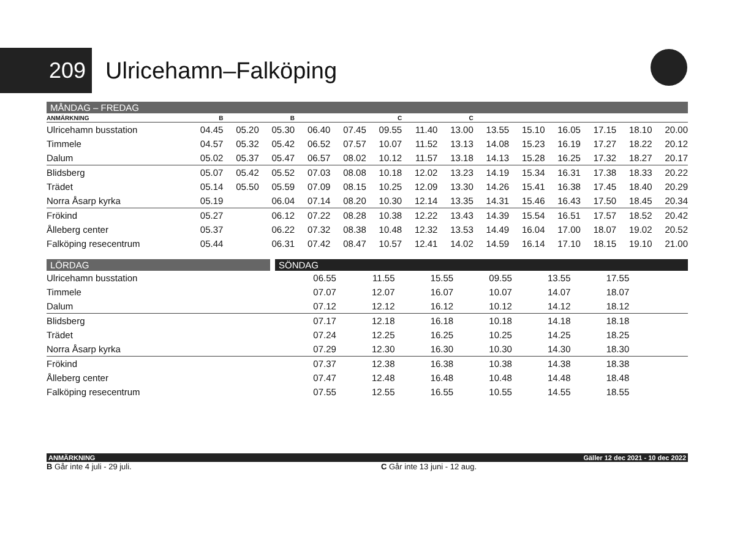209
Ulricehamn–Falköping
MÅNDAG – FREDAG
| ANMÄRKNING | B | | B | | | C | | C | | | | | | |
| --- | --- | --- | --- | --- | --- | --- | --- | --- | --- | --- | --- | --- | --- | --- |
| Ulricehamn busstation | 04.45 | 05.20 | 05.30 | 06.40 | 07.45 | 09.55 | 11.40 | 13.00 | 13.55 | 15.10 | 16.05 | 17.15 | 18.10 | 20.00 |
| Timmele | 04.57 | 05.32 | 05.42 | 06.52 | 07.57 | 10.07 | 11.52 | 13.13 | 14.08 | 15.23 | 16.19 | 17.27 | 18.22 | 20.12 |
| Dalum | 05.02 | 05.37 | 05.47 | 06.57 | 08.02 | 10.12 | 11.57 | 13.18 | 14.13 | 15.28 | 16.25 | 17.32 | 18.27 | 20.17 |
| Blidsberg | 05.07 | 05.42 | 05.52 | 07.03 | 08.08 | 10.18 | 12.02 | 13.23 | 14.19 | 15.34 | 16.31 | 17.38 | 18.33 | 20.22 |
| Trädet | 05.14 | 05.50 | 05.59 | 07.09 | 08.15 | 10.25 | 12.09 | 13.30 | 14.26 | 15.41 | 16.38 | 17.45 | 18.40 | 20.29 |
| Norra Åsarp kyrka | 05.19 | | 06.04 | 07.14 | 08.20 | 10.30 | 12.14 | 13.35 | 14.31 | 15.46 | 16.43 | 17.50 | 18.45 | 20.34 |
| Frökind | 05.27 | | 06.12 | 07.22 | 08.28 | 10.38 | 12.22 | 13.43 | 14.39 | 15.54 | 16.51 | 17.57 | 18.52 | 20.42 |
| Ålleberg center | 05.37 | | 06.22 | 07.32 | 08.38 | 10.48 | 12.32 | 13.53 | 14.49 | 16.04 | 17.00 | 18.07 | 19.02 | 20.52 |
| Falköping resecentrum | 05.44 | | 06.31 | 07.42 | 08.47 | 10.57 | 12.41 | 14.02 | 14.59 | 16.14 | 17.10 | 18.15 | 19.10 | 21.00 |
LÖRDAG SÖNDAG
| Ulricehamn busstation | 06.55 | 11.55 | 15.55 | 09.55 | 13.55 | 17.55 | |
| Timmele | 07.07 | 12.07 | 16.07 | 10.07 | 14.07 | 18.07 | |
| Dalum | 07.12 | 12.12 | 16.12 | 10.12 | 14.12 | 18.12 | |
| Blidsberg | 07.17 | 12.18 | 16.18 | 10.18 | 14.18 | 18.18 | |
| Trädet | 07.24 | 12.25 | 16.25 | 10.25 | 14.25 | 18.25 | |
| Norra Åsarp kyrka | 07.29 | 12.30 | 16.30 | 10.30 | 14.30 | 18.30 | |
| Frökind | 07.37 | 12.38 | 16.38 | 10.38 | 14.38 | 18.38 | |
| Ålleberg center | 07.47 | 12.48 | 16.48 | 10.48 | 14.48 | 18.48 | |
| Falköping resecentrum | 07.55 | 12.55 | 16.55 | 10.55 | 14.55 | 18.55 | |
ANMÄRKNING Gäller 12 dec 2021 - 10 dec 2022
B Går inte 4 juli - 29 juli. C Går inte 13 juni - 12 aug.